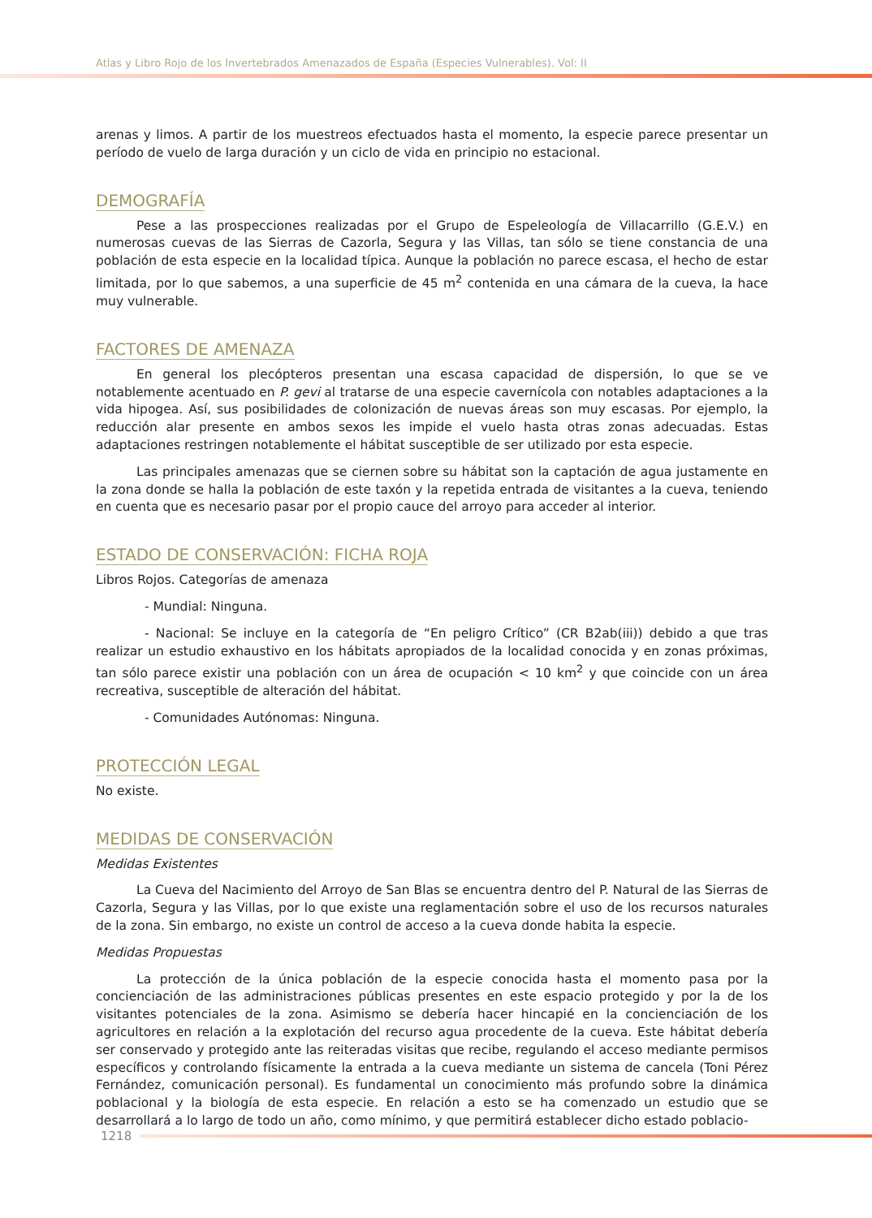Atlas y Libro Rojo de los Invertebrados Amenazados de España (Especies Vulnerables). Vol: II
arenas y limos. A partir de los muestreos efectuados hasta el momento, la especie parece presentar un período de vuelo de larga duración y un ciclo de vida en principio no estacional.
DEMOGRAFÍA
Pese a las prospecciones realizadas por el Grupo de Espeleología de Villacarrillo (G.E.V.) en numerosas cuevas de las Sierras de Cazorla, Segura y las Villas, tan sólo se tiene constancia de una población de esta especie en la localidad típica. Aunque la población no parece escasa, el hecho de estar limitada, por lo que sabemos, a una superficie de 45 m<sup>2</sup> contenida en una cámara de la cueva, la hace muy vulnerable.
FACTORES DE AMENAZA
En general los plecópteros presentan una escasa capacidad de dispersión, lo que se ve notablemente acentuado en P. gevi al tratarse de una especie cavernícola con notables adaptaciones a la vida hipogea. Así, sus posibilidades de colonización de nuevas áreas son muy escasas. Por ejemplo, la reducción alar presente en ambos sexos les impide el vuelo hasta otras zonas adecuadas. Estas adaptaciones restringen notablemente el hábitat susceptible de ser utilizado por esta especie.
Las principales amenazas que se ciernen sobre su hábitat son la captación de agua justamente en la zona donde se halla la población de este taxón y la repetida entrada de visitantes a la cueva, teniendo en cuenta que es necesario pasar por el propio cauce del arroyo para acceder al interior.
ESTADO DE CONSERVACIÓN: FICHA ROJA
Libros Rojos. Categorías de amenaza
- Mundial: Ninguna.
- Nacional: Se incluye en la categoría de “En peligro Crítico” (CR B2ab(iii)) debido a que tras realizar un estudio exhaustivo en los hábitats apropiados de la localidad conocida y en zonas próximas, tan sólo parece existir una población con un área de ocupación < 10 km<sup>2</sup> y que coincide con un área recreativa, susceptible de alteración del hábitat.
- Comunidades Autónomas: Ninguna.
PROTECCIÓN LEGAL
No existe.
MEDIDAS DE CONSERVACIÓN
Medidas Existentes
La Cueva del Nacimiento del Arroyo de San Blas se encuentra dentro del P. Natural de las Sierras de Cazorla, Segura y las Villas, por lo que existe una reglamentación sobre el uso de los recursos naturales de la zona. Sin embargo, no existe un control de acceso a la cueva donde habita la especie.
Medidas Propuestas
La protección de la única población de la especie conocida hasta el momento pasa por la concienciación de las administraciones públicas presentes en este espacio protegido y por la de los visitantes potenciales de la zona. Asimismo se debería hacer hincapié en la concienciación de los agricultores en relación a la explotación del recurso agua procedente de la cueva. Este hábitat debería ser conservado y protegido ante las reiteradas visitas que recibe, regulando el acceso mediante permisos específicos y controlando físicamente la entrada a la cueva mediante un sistema de cancela (Toni Pérez Fernández, comunicación personal). Es fundamental un conocimiento más profundo sobre la dinámica poblacional y la biología de esta especie. En relación a esto se ha comenzado un estudio que se desarrollará a lo largo de todo un año, como mínimo, y que permitirá establecer dicho estado poblacio-
1218